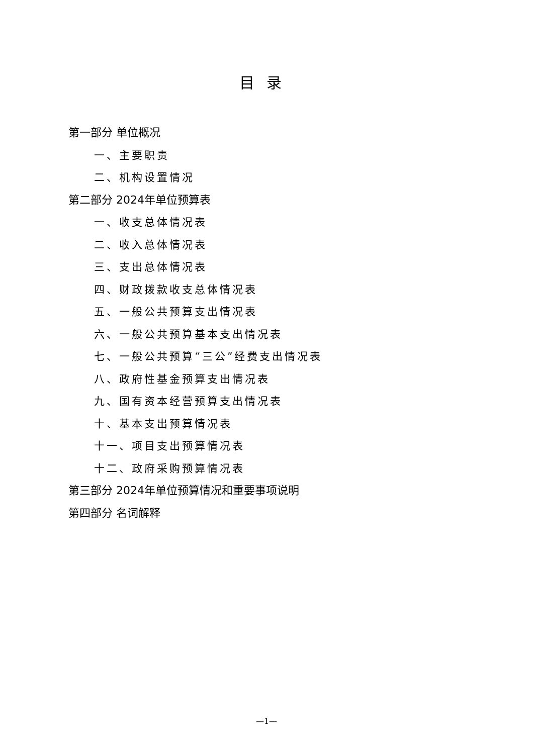目录
第一部分 单位概况
一、主要职责
二、机构设置情况
第二部分 2024年单位预算表
一、收支总体情况表
二、收入总体情况表
三、支出总体情况表
四、财政拨款收支总体情况表
五、一般公共预算支出情况表
六、一般公共预算基本支出情况表
七、一般公共预算“三公”经费支出情况表
八、政府性基金预算支出情况表
九、国有资本经营预算支出情况表
十、基本支出预算情况表
十一、项目支出预算情况表
十二、政府采购预算情况表
第三部分 2024年单位预算情况和重要事项说明
第四部分 名词解释
—1—